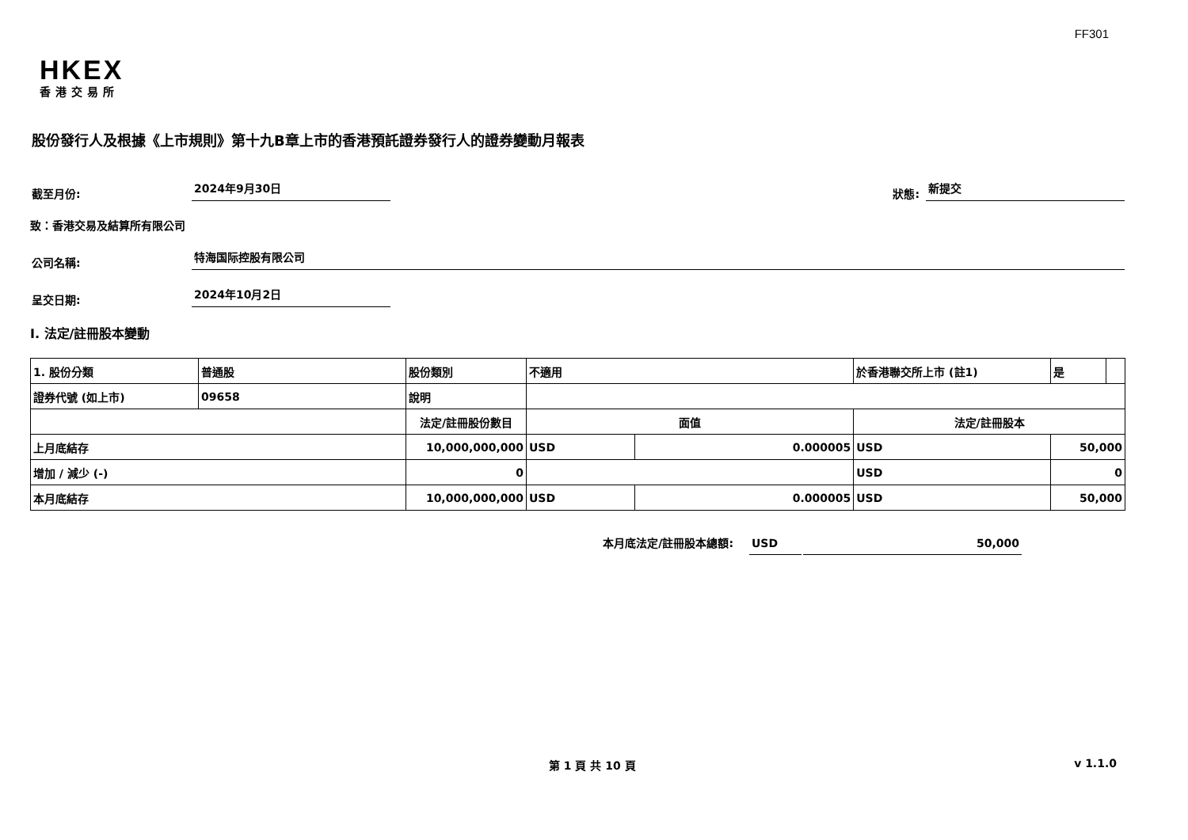FF301
HKEX
香港交易所
股份發行人及根據《上市規則》第十九B章上市的香港預託證券發行人的證券變動月報表
截至月份: 2024年9月30日 狀態: 新提交
致：香港交易及結算所有限公司
公司名稱: 特海国际控股有限公司
呈交日期: 2024年10月2日
I. 法定/註冊股本變動
| 1. 股份分類 | 普通股 | 股份類別 | 不適用 | | | 於香港聯交所上市 (註1) | | 是 | |
| 證券代號 (如上市) | 09658 | 說明 | | | | | | | |
| | | 法定/註冊股份數目 | | 面值 | | 法定/註冊股本 | | | |
| 上月底結存 | | 10,000,000,000 | | USD | 0.000005 | USD | 50,000 | | |
| 增加 / 減少 (-) | | 0 | | | | USD | 0 | | |
| 本月底結存 | | 10,000,000,000 | | USD | 0.000005 | USD | 50,000 | | |
本月底法定/註冊股本總額: USD 50,000
第 1 頁 共 10 頁 v 1.1.0